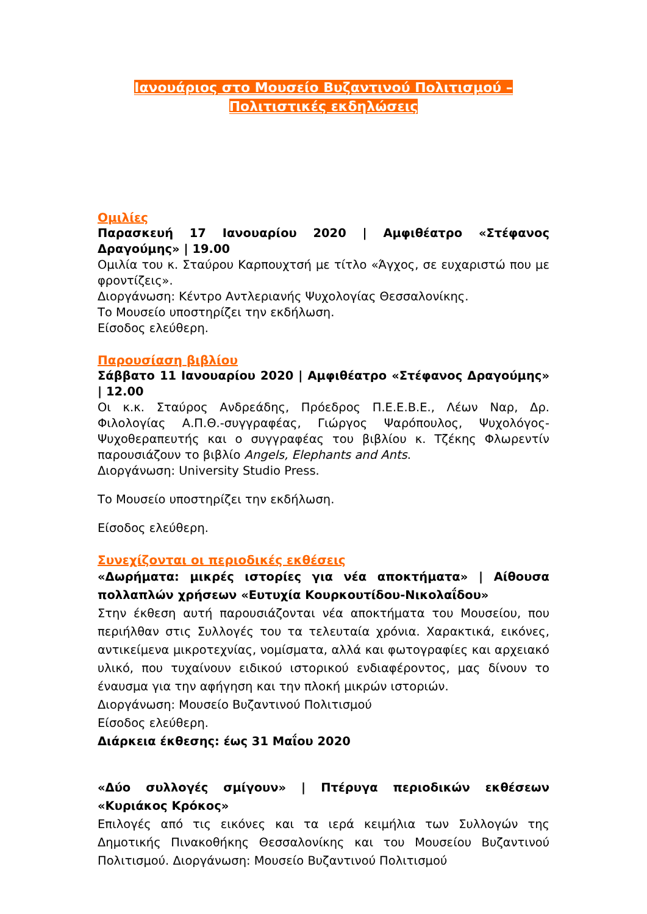Ιανουάριος στο Μουσείο Βυζαντινού Πολιτισμού –
Πολιτιστικές εκδηλώσεις
Ομιλίες
Παρασκευή 17 Ιανουαρίου 2020 | Αμφιθέατρο «Στέφανος Δραγούμης» | 19.00
Ομιλία του κ. Σταύρου Καρπουχτσή με τίτλο «Άγχος, σε ευχαριστώ που με φροντίζεις».
Διοργάνωση: Κέντρο Αντλεριανής Ψυχολογίας Θεσσαλονίκης.
Το Μουσείο υποστηρίζει την εκδήλωση.
Είσοδος ελεύθερη.
Παρουσίαση βιβλίου
Σάββατο 11 Ιανουαρίου 2020 | Αμφιθέατρο «Στέφανος Δραγούμης» | 12.00
Οι κ.κ. Σταύρος Ανδρεάδης, Πρόεδρος Π.Ε.Ε.Β.Ε., Λέων Ναρ, Δρ. Φιλολογίας Α.Π.Θ.-συγγραφέας, Γιώργος Ψαρόπουλος, Ψυχολόγος-Ψυχοθεραπευτής και ο συγγραφέας του βιβλίου κ. Τζέκης Φλωρεντίν παρουσιάζουν το βιβλίο Angels, Elephants and Ants.
Διοργάνωση: University Studio Press.
Το Μουσείο υποστηρίζει την εκδήλωση.
Είσοδος ελεύθερη.
Συνεχίζονται οι περιοδικές εκθέσεις
«Δωρήματα: μικρές ιστορίες για νέα αποκτήματα» | Αίθουσα πολλαπλών χρήσεων «Ευτυχία Κουρκουτίδου-Νικολαΐδου»
Στην έκθεση αυτή παρουσιάζονται νέα αποκτήματα του Μουσείου, που περιήλθαν στις Συλλογές του τα τελευταία χρόνια. Χαρακτικά, εικόνες, αντικείμενα μικροτεχνίας, νομίσματα, αλλά και φωτογραφίες και αρχειακό υλικό, που τυχαίνουν ειδικού ιστορικού ενδιαφέροντος, μας δίνουν το έναυσμα για την αφήγηση και την πλοκή μικρών ιστοριών.
Διοργάνωση: Μουσείο Βυζαντινού Πολιτισμού
Είσοδος ελεύθερη.
Διάρκεια έκθεσης: έως 31 Μαΐου 2020
«Δύο συλλογές σμίγουν» | Πτέρυγα περιοδικών εκθέσεων «Κυριάκος Κρόκος»
Επιλογές από τις εικόνες και τα ιερά κειμήλια των Συλλογών της Δημοτικής Πινακοθήκης Θεσσαλονίκης και του Μουσείου Βυζαντινού Πολιτισμού. Διοργάνωση: Μουσείο Βυζαντινού Πολιτισμού